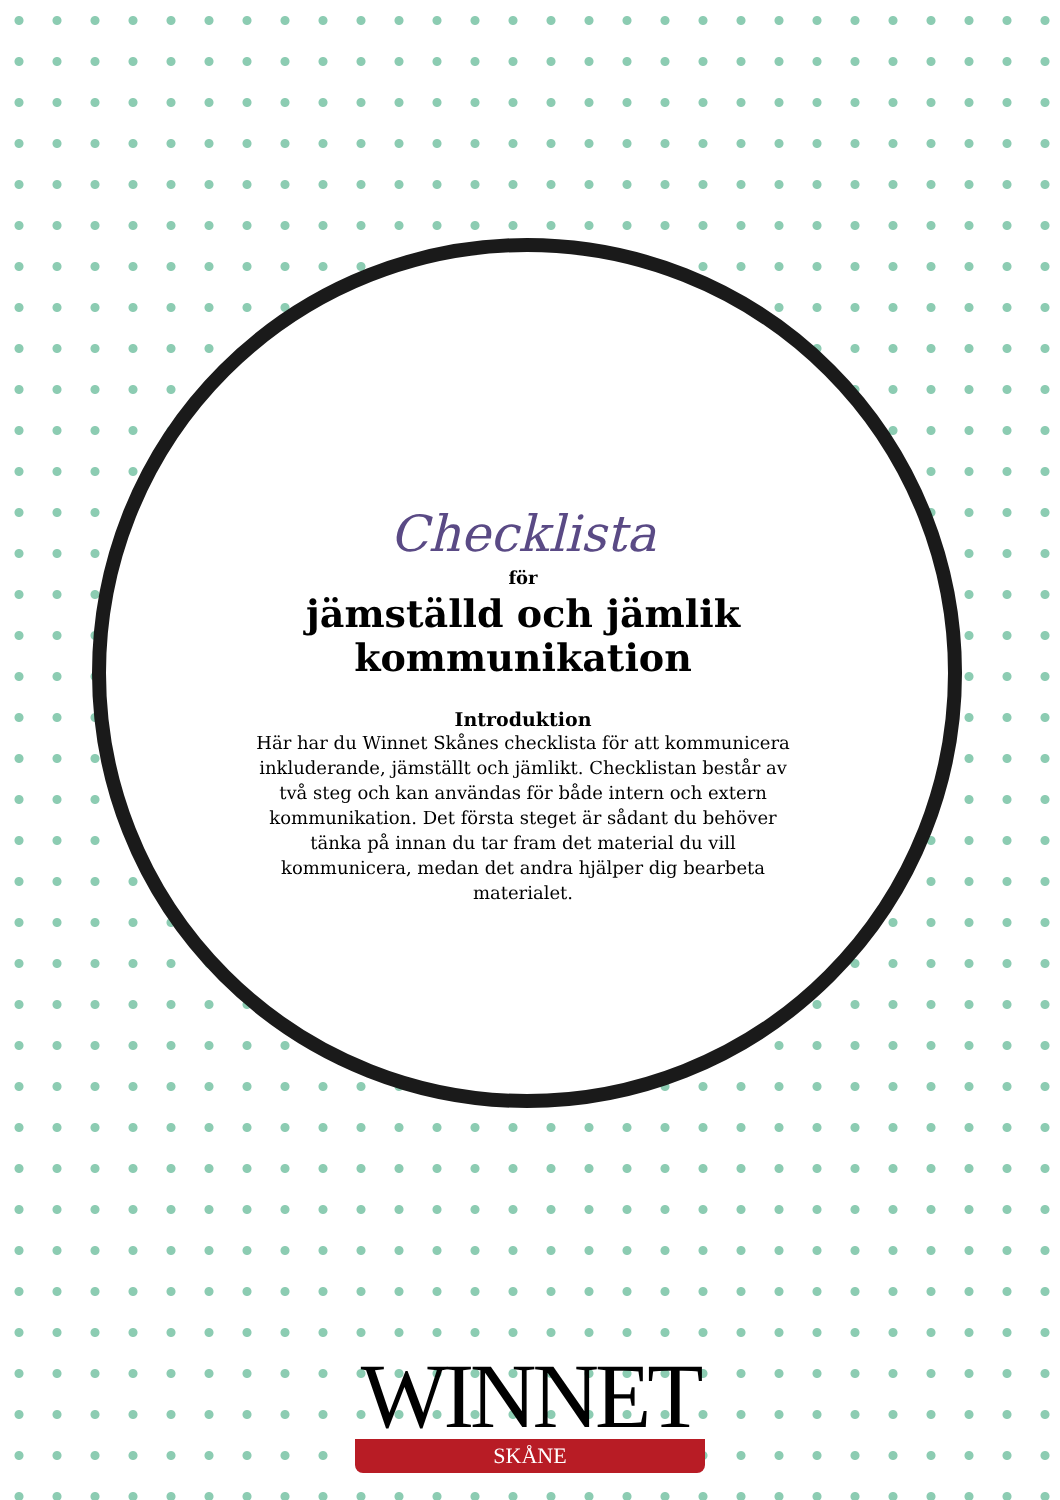Checklista
för
jämställd och jämlik kommunikation
Introduktion
Här har du Winnet Skånes checklista för att kommunicera inkluderande, jämställt och jämlikt. Checklistan består av två steg och kan användas för både intern och extern kommunikation. Det första steget är sådant du behöver tänka på innan du tar fram det material du vill kommunicera, medan det andra hjälper dig bearbeta materialet.
WINNET
SKÅNE